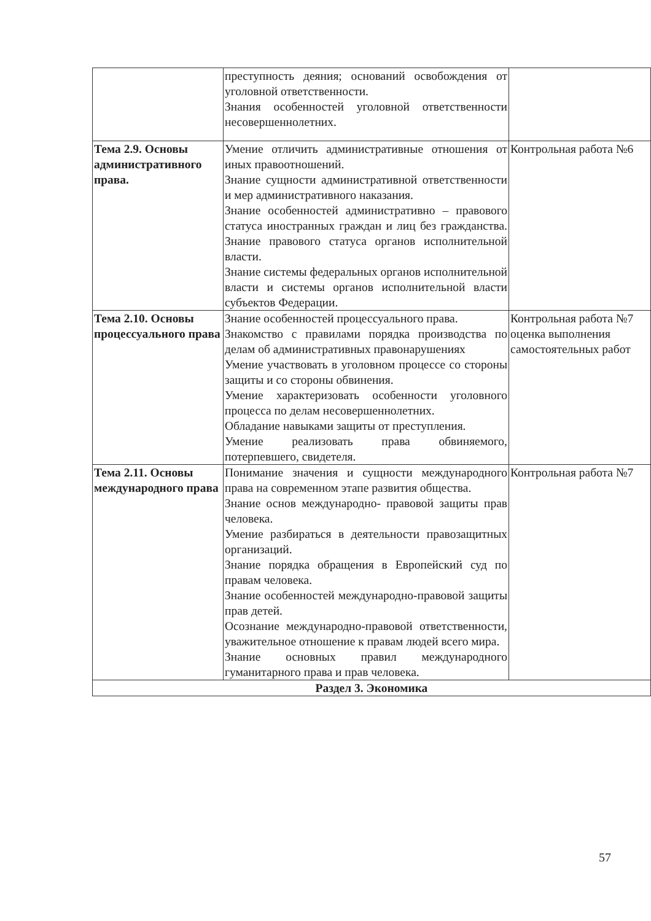| | преступность деяния; оснований освобождения от уголовной ответственности. Знания особенностей уголовной ответственности несовершеннолетних. | |
| Тема 2.9. Основы административного права. | Умение отличить административные отношения от иных правоотношений. Знание сущности административной ответственности и мер административного наказания. Знание особенностей административно – правового статуса иностранных граждан и лиц без гражданства. Знание правового статуса органов исполнительной власти. Знание системы федеральных органов исполнительной власти и системы органов исполнительной власти субъектов Федерации. | Контрольная работа №6 |
| Тема 2.10. Основы процессуального права | Знание особенностей процессуального права. Знакомство с правилами порядка производства по делам об административных правонарушениях Умение участвовать в уголовном процессе со стороны защиты и со стороны обвинения. Умение характеризовать особенности уголовного процесса по делам несовершеннолетних. Обладание навыками защиты от преступления. Умение реализовать права обвиняемого, потерпевшего, свидетеля. | Контрольная работа №7 оценка выполнения самостоятельных работ |
| Тема 2.11. Основы международного права | Понимание значения и сущности международного права на современном этапе развития общества. Знание основ международно- правовой защиты прав человека. Умение разбираться в деятельности правозащитных организаций. Знание порядка обращения в Европейский суд по правам человека. Знание особенностей международно-правовой защиты прав детей. Осознание международно-правовой ответственности, уважительное отношение к правам людей всего мира. Знание основных правил международного гуманитарного права и прав человека. | Контрольная работа №7 |
| Раздел 3. Экономика | | |
57